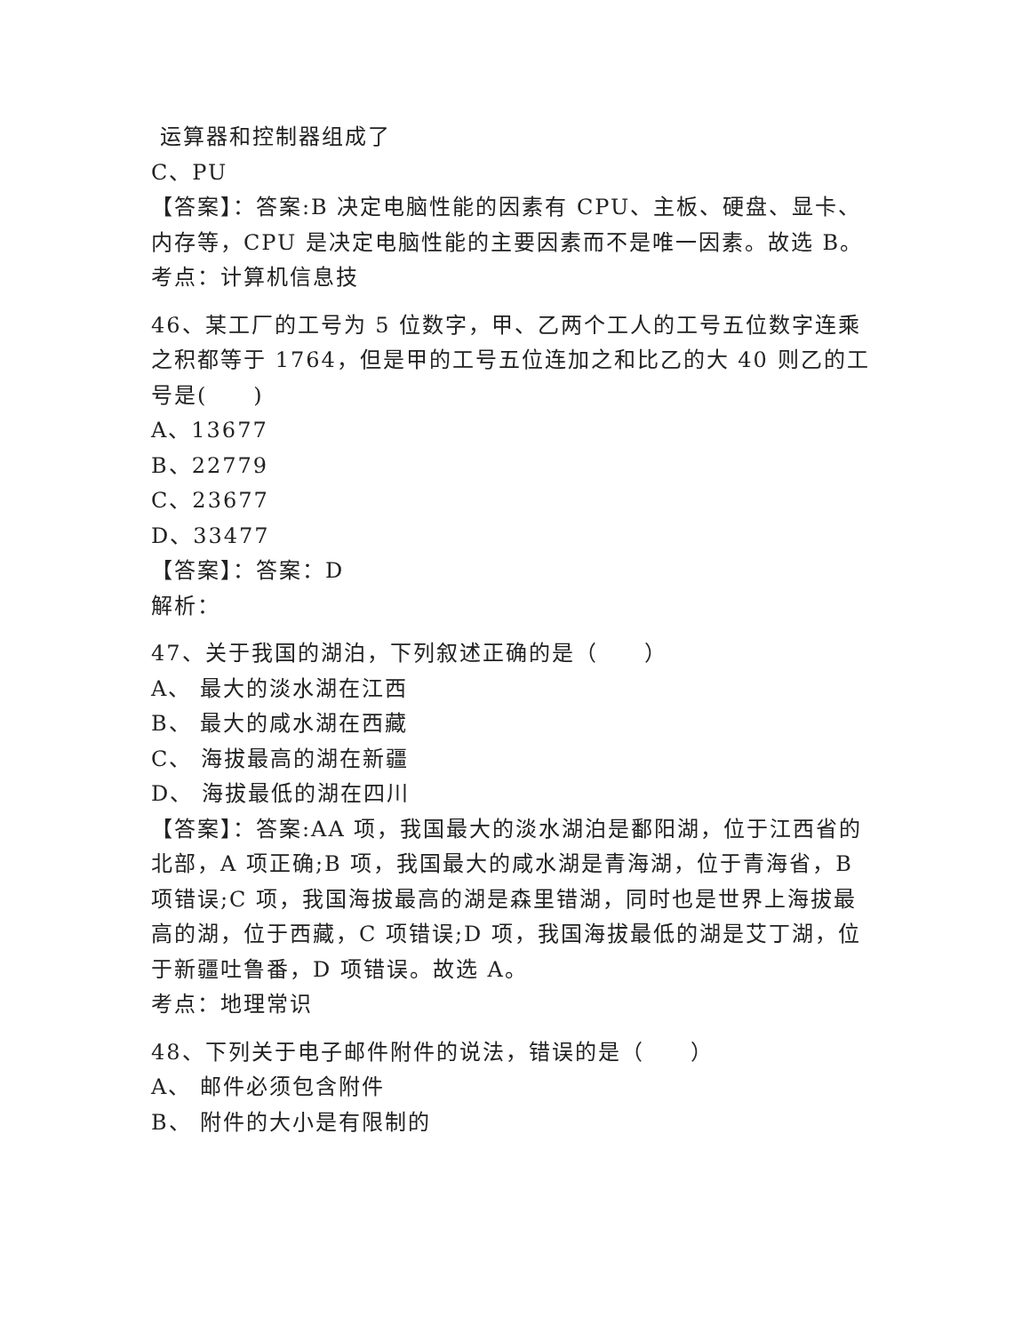运算器和控制器组成了
C、PU
【答案】：答案:B 决定电脑性能的因素有 CPU、主板、硬盘、显卡、内存等，CPU 是决定电脑性能的主要因素而不是唯一因素。故选 B。
考点：计算机信息技
46、某工厂的工号为 5 位数字，甲、乙两个工人的工号五位数字连乘之积都等于 1764，但是甲的工号五位连加之和比乙的大 40 则乙的工号是(　　)
A、13677
B、22779
C、23677
D、33477
【答案】：答案：D
解析：
47、关于我国的湖泊，下列叙述正确的是（　　）
A、 最大的淡水湖在江西
B、 最大的咸水湖在西藏
C、 海拔最高的湖在新疆
D、 海拔最低的湖在四川
【答案】：答案:AA 项，我国最大的淡水湖泊是鄱阳湖，位于江西省的北部，A 项正确;B 项，我国最大的咸水湖是青海湖，位于青海省，B 项错误;C 项，我国海拔最高的湖是森里错湖，同时也是世界上海拔最高的湖，位于西藏，C 项错误;D 项，我国海拔最低的湖是艾丁湖，位于新疆吐鲁番，D 项错误。故选 A。
考点：地理常识
48、下列关于电子邮件附件的说法，错误的是（　　）
A、 邮件必须包含附件
B、 附件的大小是有限制的